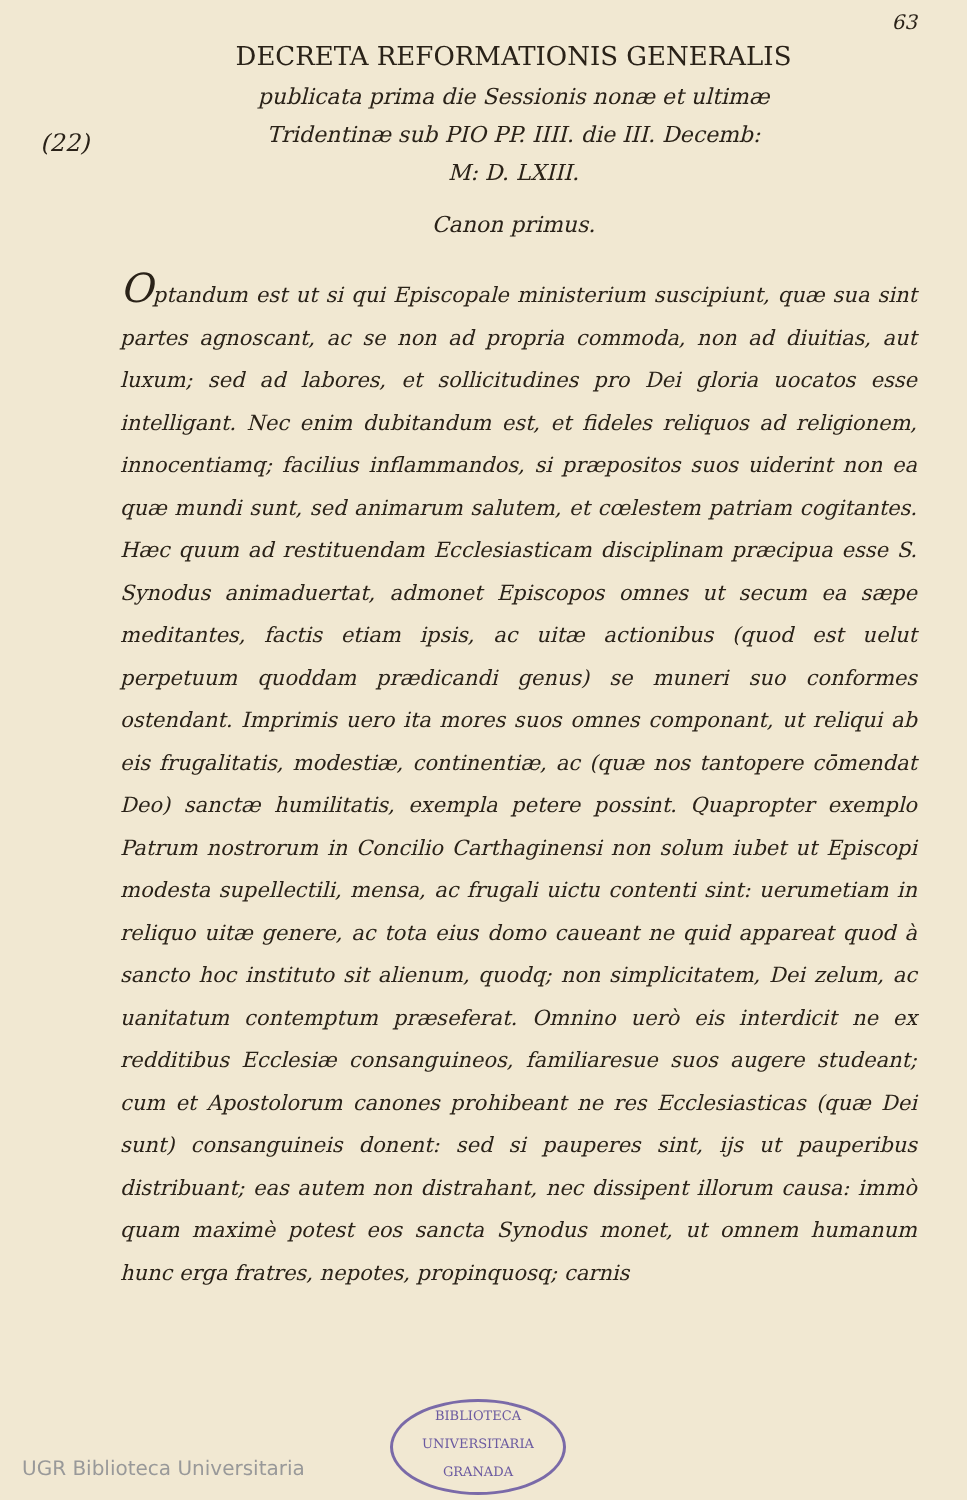63
(22)
DECRETA REFORMATIONIS GENERALIS
publicata prima die Sessionis nonæ et ultimæ
Tridentinæ sub PIO PP. IIII. die III. Decemb:
M: D. LXIII.
Canon primus.
Optandum est ut si qui Episcopale ministerium suscipiunt, quæ sua sint partes agnoscant, ac se non ad propria commoda, non ad diuitias, aut luxum; sed ad labores, et sollicitudines pro Dei gloria uocatos esse intelligant. Nec enim dubitandum est, et fideles reliquos ad religionem, innocentiamq; facilius inflammandos, si præpositos suos uiderint non ea quæ mundi sunt, sed animarum salutem, et cœlestem patriam cogitantes. Hæc quum ad restituendam Ecclesiasticam disciplinam præcipua esse S. Synodus animaduertat, admonet Episcopos omnes ut secum ea sæpe meditantes, factis etiam ipsis, ac uitæ actionibus (quod est uelut perpetuum quoddam prædicandi genus) se muneri suo conformes ostendant. Imprimis uero ita mores suos omnes componant, ut reliqui ab eis frugalitatis, modestiæ, continentiæ, ac (quæ nos tantopere cōmendat Deo) sanctæ humilitatis, exempla petere possint. Quapropter exemplo Patrum nostrorum in Concilio Carthaginensi non solum iubet ut Episcopi modesta supellectili, mensa, ac frugali uictu contenti sint: uerumetiam in reliquo uitæ genere, ac tota eius domo caueant ne quid appareat quod à sancto hoc instituto sit alienum, quodq; non simplicitatem, Dei zelum, ac uanitatum contemptum præseferat. Omnino uerò eis interdicit ne ex redditibus Ecclesiæ consanguineos, familiaresue suos augere studeant; cum et Apostolorum canones prohibeant ne res Ecclesiasticas (quæ Dei sunt) consanguineis donent: sed si pauperes sint, ijs ut pauperibus distribuant; eas autem non distrahant, nec dissipent illorum causa: immò quam maximè potest eos sancta Synodus monet, ut omnem humanum hunc erga fratres, nepotes, propinquosq; carnis
BIBLIOTECA
UNIVERSITARIA
GRANADA
UGR Biblioteca Universitaria